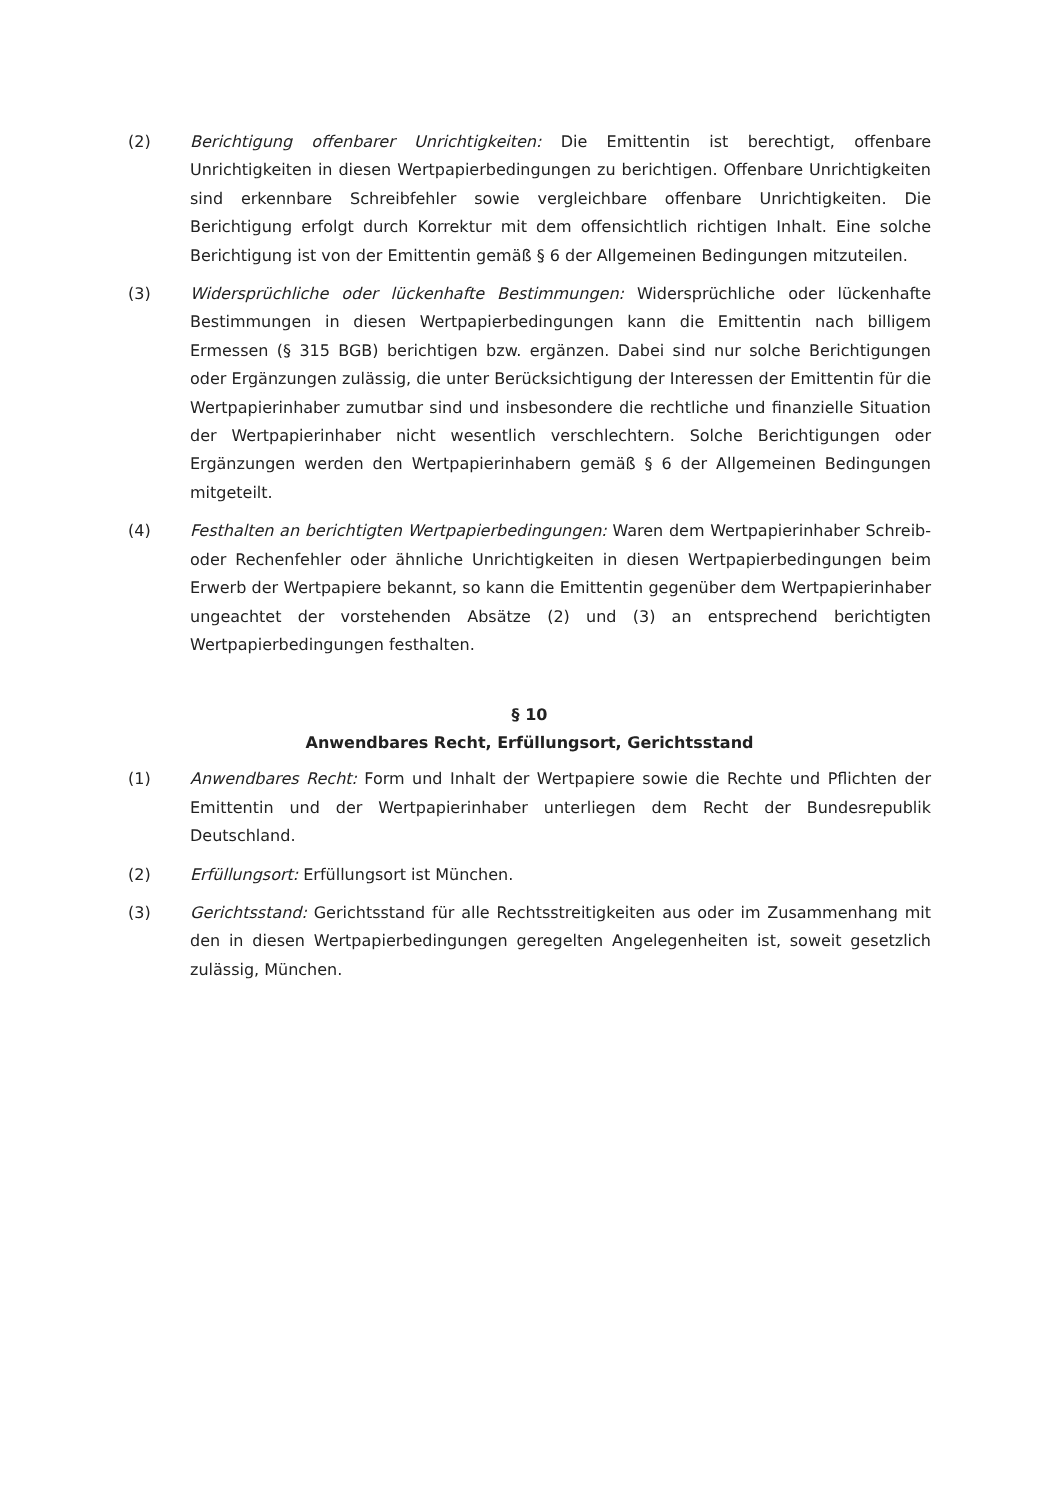(2) Berichtigung offenbarer Unrichtigkeiten: Die Emittentin ist berechtigt, offenbare Unrichtigkeiten in diesen Wertpapierbedingungen zu berichtigen. Offenbare Unrichtigkeiten sind erkennbare Schreibfehler sowie vergleichbare offenbare Unrichtigkeiten. Die Berichtigung erfolgt durch Korrektur mit dem offensichtlich richtigen Inhalt. Eine solche Berichtigung ist von der Emittentin gemäß § 6 der Allgemeinen Bedingungen mitzuteilen.
(3) Widersprüchliche oder lückenhafte Bestimmungen: Widersprüchliche oder lückenhafte Bestimmungen in diesen Wertpapierbedingungen kann die Emittentin nach billigem Ermessen (§ 315 BGB) berichtigen bzw. ergänzen. Dabei sind nur solche Berichtigungen oder Ergänzungen zulässig, die unter Berücksichtigung der Interessen der Emittentin für die Wertpapierinhaber zumutbar sind und insbesondere die rechtliche und finanzielle Situation der Wertpapierinhaber nicht wesentlich verschlechtern. Solche Berichtigungen oder Ergänzungen werden den Wertpapierinhabern gemäß § 6 der Allgemeinen Bedingungen mitgeteilt.
(4) Festhalten an berichtigten Wertpapierbedingungen: Waren dem Wertpapierinhaber Schreib- oder Rechenfehler oder ähnliche Unrichtigkeiten in diesen Wertpapierbedingungen beim Erwerb der Wertpapiere bekannt, so kann die Emittentin gegenüber dem Wertpapierinhaber ungeachtet der vorstehenden Absätze (2) und (3) an entsprechend berichtigten Wertpapierbedingungen festhalten.
§ 10
Anwendbares Recht, Erfüllungsort, Gerichtsstand
(1) Anwendbares Recht: Form und Inhalt der Wertpapiere sowie die Rechte und Pflichten der Emittentin und der Wertpapierinhaber unterliegen dem Recht der Bundesrepublik Deutschland.
(2) Erfüllungsort: Erfüllungsort ist München.
(3) Gerichtsstand: Gerichtsstand für alle Rechtsstreitigkeiten aus oder im Zusammenhang mit den in diesen Wertpapierbedingungen geregelten Angelegenheiten ist, soweit gesetzlich zulässig, München.